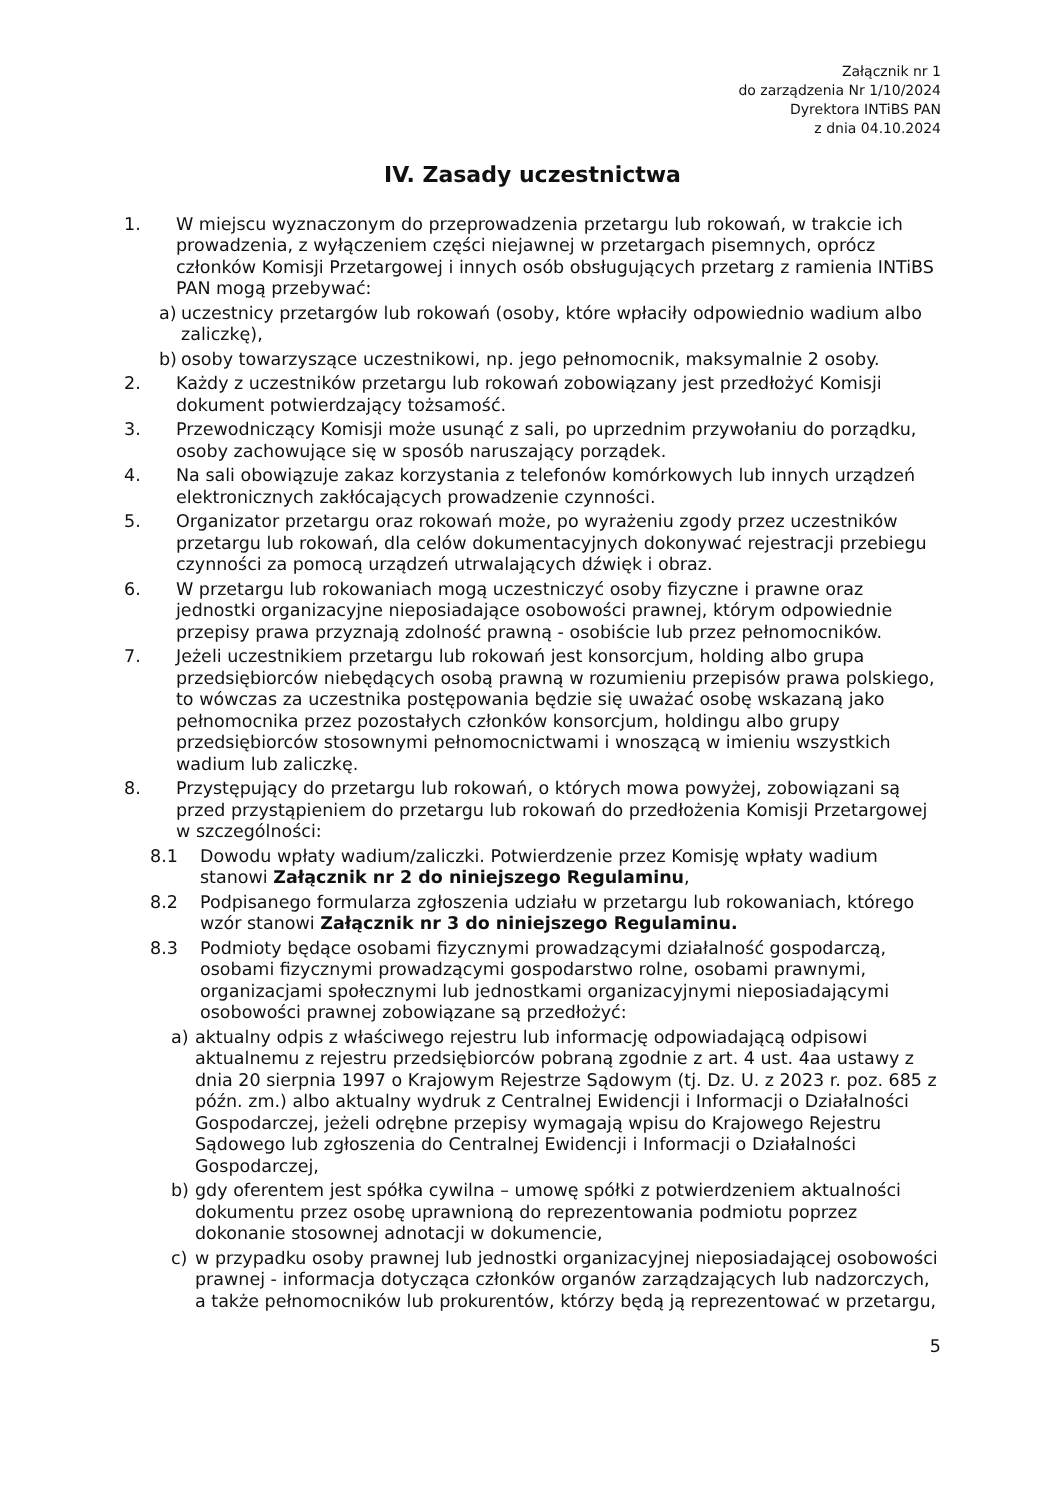Załącznik nr 1
do zarządzenia Nr 1/10/2024
Dyrektora INTiBS PAN
z dnia 04.10.2024
IV. Zasady uczestnictwa
1. W miejscu wyznaczonym do przeprowadzenia przetargu lub rokowań, w trakcie ich prowadzenia, z wyłączeniem części niejawnej w przetargach pisemnych, oprócz członków Komisji Przetargowej i innych osób obsługujących przetarg z ramienia INTiBS PAN mogą przebywać:
a) uczestnicy przetargów lub rokowań (osoby, które wpłaciły odpowiednio wadium albo zaliczkę),
b) osoby towarzyszące uczestnikowi, np. jego pełnomocnik, maksymalnie 2 osoby.
2. Każdy z uczestników przetargu lub rokowań zobowiązany jest przedłożyć Komisji dokument potwierdzający tożsamość.
3. Przewodniczący Komisji może usunąć z sali, po uprzednim przywołaniu do porządku, osoby zachowujące się w sposób naruszający porządek.
4. Na sali obowiązuje zakaz korzystania z telefonów komórkowych lub innych urządzeń elektronicznych zakłócających prowadzenie czynności.
5. Organizator przetargu oraz rokowań może, po wyrażeniu zgody przez uczestników przetargu lub rokowań, dla celów dokumentacyjnych dokonywać rejestracji przebiegu czynności za pomocą urządzeń utrwalających dźwięk i obraz.
6. W przetargu lub rokowaniach mogą uczestniczyć osoby fizyczne i prawne oraz jednostki organizacyjne nieposiadające osobowości prawnej, którym odpowiednie przepisy prawa przyznają zdolność prawną - osobiście lub przez pełnomocników.
7. Jeżeli uczestnikiem przetargu lub rokowań jest konsorcjum, holding albo grupa przedsiębiorców niebędących osobą prawną w rozumieniu przepisów prawa polskiego, to wówczas za uczestnika postępowania będzie się uważać osobę wskazaną jako pełnomocnika przez pozostałych członków konsorcjum, holdingu albo grupy przedsiębiorców stosownymi pełnomocnictwami i wnoszącą w imieniu wszystkich wadium lub zaliczkę.
8. Przystępujący do przetargu lub rokowań, o których mowa powyżej, zobowiązani są przed przystąpieniem do przetargu lub rokowań do przedłożenia Komisji Przetargowej w szczególności:
8.1 Dowodu wpłaty wadium/zaliczki. Potwierdzenie przez Komisję wpłaty wadium stanowi Załącznik nr 2 do niniejszego Regulaminu,
8.2 Podpisanego formularza zgłoszenia udziału w przetargu lub rokowaniach, którego wzór stanowi Załącznik nr 3 do niniejszego Regulaminu.
8.3 Podmioty będące osobami fizycznymi prowadzącymi działalność gospodarczą, osobami fizycznymi prowadzącymi gospodarstwo rolne, osobami prawnymi, organizacjami społecznymi lub jednostkami organizacyjnymi nieposiadającymi osobowości prawnej zobowiązane są przedłożyć:
a) aktualny odpis z właściwego rejestru lub informację odpowiadającą odpisowi aktualnemu z rejestru przedsiębiorców pobraną zgodnie z art. 4 ust. 4aa ustawy z dnia 20 sierpnia 1997 o Krajowym Rejestrze Sądowym (tj. Dz. U. z 2023 r. poz. 685 z późn. zm.) albo aktualny wydruk z Centralnej Ewidencji i Informacji o Działalności Gospodarczej, jeżeli odrębne przepisy wymagają wpisu do Krajowego Rejestru Sądowego lub zgłoszenia do Centralnej Ewidencji i Informacji o Działalności Gospodarczej,
b) gdy oferentem jest spółka cywilna – umowę spółki z potwierdzeniem aktualności dokumentu przez osobę uprawnioną do reprezentowania podmiotu poprzez dokonanie stosownej adnotacji w dokumencie,
c) w przypadku osoby prawnej lub jednostki organizacyjnej nieposiadającej osobowości prawnej - informacja dotycząca członków organów zarządzających lub nadzorczych, a także pełnomocników lub prokurentów, którzy będą ją reprezentować w przetargu,
5